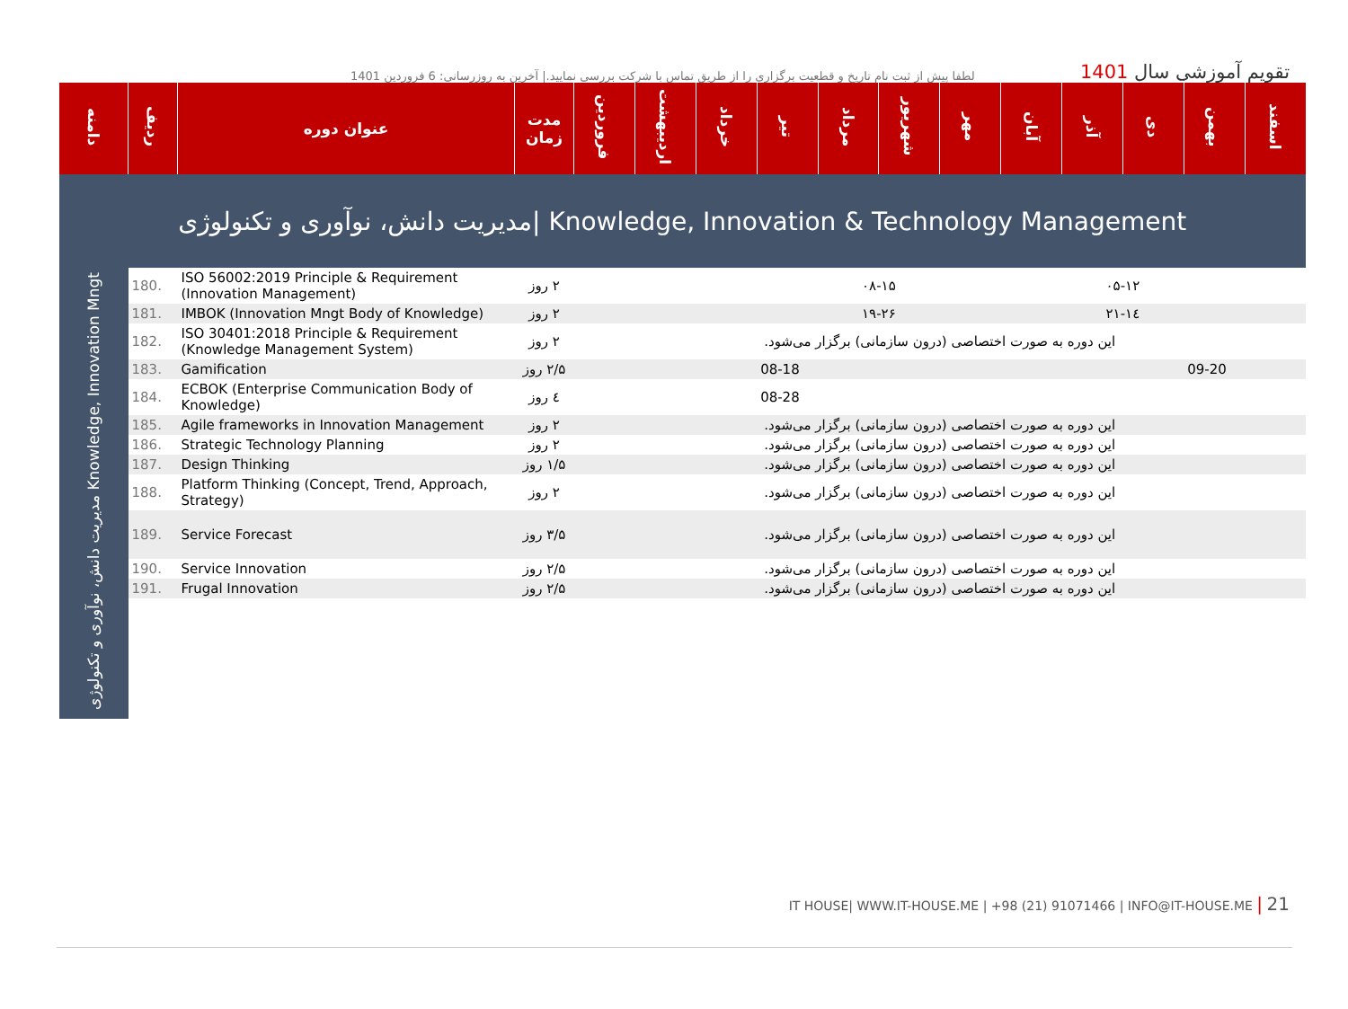لطفا پیش از ثبت نام تاریخ و قطعیت برگزاری را از طریق تماس با شرکت بررسی نمایید.| آخرین به روزرسانی: 6 فروردین 1401
تقویم آموزشی سال 1401
| دامنه | ردیف | عنوان دوره | مدت زمان | فروردین | اردیبهشت | خرداد | تیر | مرداد | شهریور | مهر | آبان | آذر | دی | بهمن | اسفند |
| --- | --- | --- | --- | --- | --- | --- | --- | --- | --- | --- | --- | --- | --- | --- | --- |
| مدیریت دانش، نوآوری و تکنولوژی/ Knowledge, Innovation & Technology Management | | | | | | | | | | | | | | | |
| مدیریت دانش، نوآوری و تکنولوژی Knowledge, Innovation Mngt | 180. | ISO 56002:2019 Principle & Requirement (Innovation Management) | ۲ روز | | | | | ۰۸-۱۵ | | | | ۰۵-۱۲ | | | |
| | 181. | IMBOK (Innovation Mngt Body of Knowledge) | ۲ روز | | | | | ۱۹-۲۶ | | | | ۱٤-۲۱ | | | |
| | 182. | ISO 30401:2018 Principle & Requirement (Knowledge Management System) | ۲ روز | این دوره به صورت اختصاصی (درون سازمانی) برگزار می‌شود. | | | | | | | | | | | |
| | 183. | Gamification | ۲/۵ روز | | | | 08-18 | | | | | | | 09-20 | |
| | 184. | ECBOK (Enterprise Communication Body of Knowledge) | ٤ روز | | | | 08-28 | | | | | | | | |
| | 185. | Agile frameworks in Innovation Management | ۲ روز | این دوره به صورت اختصاصی (درون سازمانی) برگزار می‌شود. | | | | | | | | | | | |
| | 186. | Strategic Technology Planning | ۲ روز | این دوره به صورت اختصاصی (درون سازمانی) برگزار می‌شود. | | | | | | | | | | | |
| | 187. | Design Thinking | ۱/۵ روز | این دوره به صورت اختصاصی (درون سازمانی) برگزار می‌شود. | | | | | | | | | | | |
| | 188. | Platform Thinking (Concept, Trend, Approach, Strategy) | ۲ روز | این دوره به صورت اختصاصی (درون سازمانی) برگزار می‌شود. | | | | | | | | | | | |
| | 189. | Service Forecast | ۳/۵ روز | این دوره به صورت اختصاصی (درون سازمانی) برگزار می‌شود. | | | | | | | | | | | |
| | 190. | Service Innovation | ۲/۵ روز | این دوره به صورت اختصاصی (درون سازمانی) برگزار می‌شود. | | | | | | | | | | | |
| | 191. | Frugal Innovation | ۲/۵ روز | این دوره به صورت اختصاصی (درون سازمانی) برگزار می‌شود. | | | | | | | | | | | |
IT HOUSE| WWW.IT-HOUSE.ME | +98 (21) 91071466 | INFO@IT-HOUSE.ME | 21